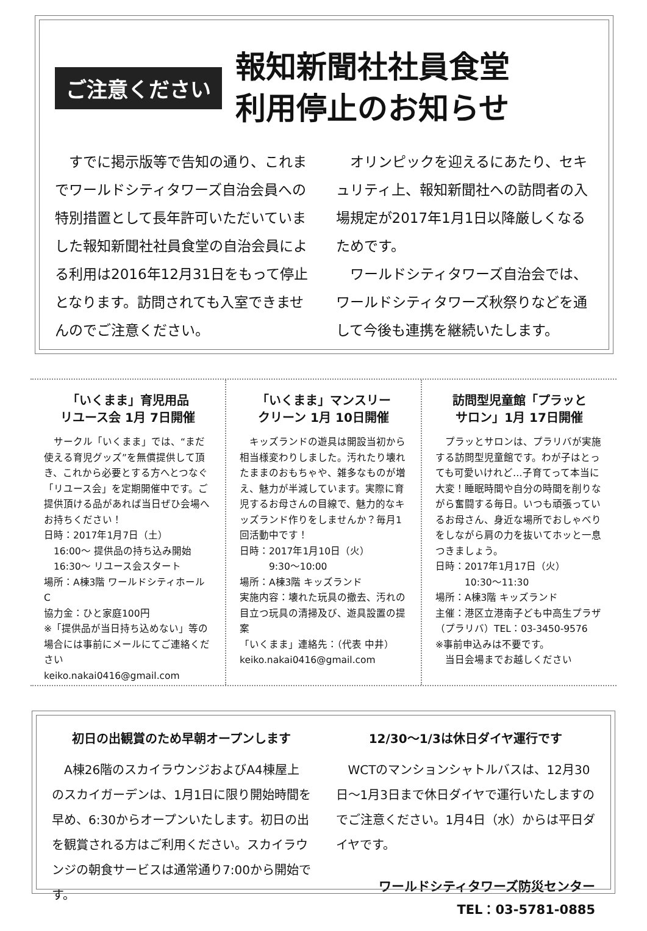ご注意ください
報知新聞社社員食堂
利用停止のお知らせ
　すでに掲示版等で告知の通り、これまでワールドシティタワーズ自治会員への特別措置として長年許可いただいていました報知新聞社社員食堂の自治会員による利用は2016年12月31日をもって停止となります。訪問されても入室できませんのでご注意ください。
　オリンピックを迎えるにあたり、セキュリティ上、報知新聞社への訪問者の入場規定が2017年1月1日以降厳しくなるためです。
　ワールドシティタワーズ自治会では、ワールドシティタワーズ秋祭りなどを通して今後も連携を継続いたします。
「いくまま」育児用品
リユース会 1月 7日開催
　サークル「いくまま」では、“まだ使える育児グッズ”を無償提供して頂き、これから必要とする方へとつなぐ「リユース会」を定期開催中です。ご提供頂ける品があれば当日ぜひ会場へお持ちください！
日時：2017年1月7日（土）
　16:00～ 提供品の持ち込み開始
　16:30～ リユース会スタート
場所：A棟3階 ワールドシティホールC
協力金：ひと家庭100円
※「提供品が当日持ち込めない」等の場合には事前にメールにてご連絡ください
keiko.nakai0416@gmail.com
「いくまま」マンスリー
クリーン 1月 10日開催
　キッズランドの遊具は開設当初から相当様変わりしました。汚れたり壊れたままのおもちゃや、雑多なものが増え、魅力が半減しています。実際に育児するお母さんの目線で、魅力的なキッズランド作りをしませんか？毎月1回活動中です！
日時：2017年1月10日（火）
　　　9:30～10:00
場所：A棟3階 キッズランド
実施内容：壊れた玩具の撤去、汚れの目立つ玩具の清掃及び、遊具設置の提案
「いくまま」連絡先：（代表 中井）
keiko.nakai0416@gmail.com
訪問型児童館「プラッと
サロン」1月 17日開催
　プラッとサロンは、プラリバが実施する訪問型児童館です。わが子はとっても可愛いけれど…子育てって本当に大変！睡眠時間や自分の時間を削りながら奮闘する毎日。いつも頑張っているお母さん、身近な場所でおしゃべりをしながら肩の力を抜いてホッと一息つきましょう。
日時：2017年1月17日（火）
　　　10:30～11:30
場所：A棟3階 キッズランド
主催：港区立港南子ども中高生プラザ（プラリバ）TEL：03-3450-9576
※事前申込みは不要です。
　当日会場までお越しください
初日の出観賞のため早朝オープンします
　A棟26階のスカイラウンジおよびA4棟屋上のスカイガーデンは、1月1日に限り開始時間を早め、6:30からオープンいたします。初日の出を観賞される方はご利用ください。スカイラウンジの朝食サービスは通常通り7:00から開始です。
12/30～1/3は休日ダイヤ運行です
　WCTのマンションシャトルバスは、12月30日～1月3日まで休日ダイヤで運行いたしますのでご注意ください。1月4日（水）からは平日ダイヤです。
ワールドシティタワーズ防災センター
TEL：03-5781-0885